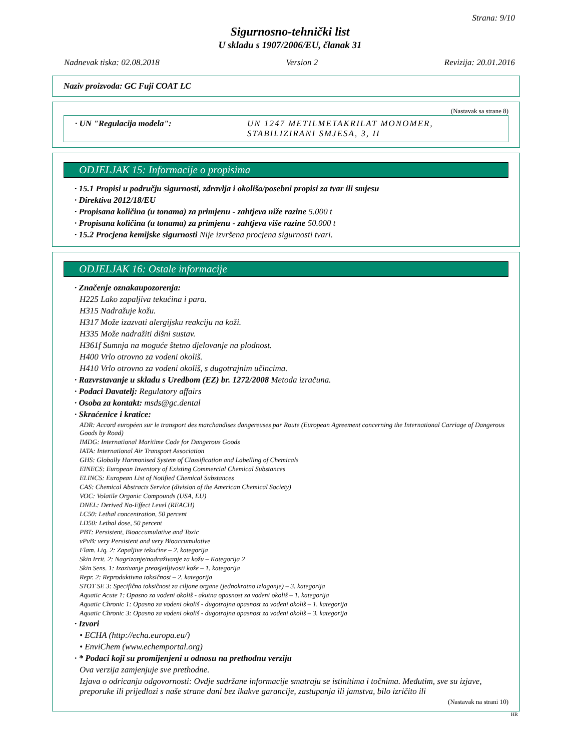Strana: 9/10
Sigurnosno-tehnički list
U skladu s 1907/2006/EU, članak 31
Nadnevak tiska: 02.08.2018 Version 2 Revizija: 20.01.2016
Naziv proizvoda: GC Fuji COAT LC
(Nastavak sa strane 8)
· UN "Regulacija modela": UN 1247 METILMETAKRILAT MONOMER, STABILIZIRANI SMJESA, 3, II
ODJELJAK 15: Informacije o propisima
· 15.1 Propisi u području sigurnosti, zdravlja i okoliša/posebni propisi za tvar ili smjesu
· Direktiva 2012/18/EU
· Propisana količina (u tonama) za primjenu - zahtjeva niže razine 5.000 t
· Propisana količina (u tonama) za primjenu - zahtjeva više razine 50.000 t
· 15.2 Procjena kemijske sigurnosti Nije izvršena procjena sigurnosti tvari.
ODJELJAK 16: Ostale informacije
· Značenje oznakaupozorenja:
H225 Lako zapaljiva tekućina i para.
H315 Nadražuje kožu.
H317 Može izazvati alergijsku reakciju na koži.
H335 Može nadražiti dišni sustav.
H361f Sumnja na moguće štetno djelovanje na plodnost.
H400 Vrlo otrovno za vodeni okoliš.
H410 Vrlo otrovno za vodeni okoliš, s dugotrajnim učincima.
· Razvrstavanje u skladu s Uredbom (EZ) br. 1272/2008 Metoda izračuna.
· Podaci Davatelj: Regulatory affairs
· Osoba za kontakt: msds@gc.dental
· Skraćenice i kratice:
ADR: Accord européen sur le transport des marchandises dangereuses par Route (European Agreement concerning the International Carriage of Dangerous Goods by Road)
IMDG: International Maritime Code for Dangerous Goods
IATA: International Air Transport Association
GHS: Globally Harmonised System of Classification and Labelling of Chemicals
EINECS: European Inventory of Existing Commercial Chemical Substances
ELINCS: European List of Notified Chemical Substances
CAS: Chemical Abstracts Service (division of the American Chemical Society)
VOC: Volatile Organic Compounds (USA, EU)
DNEL: Derived No-Effect Level (REACH)
LC50: Lethal concentration, 50 percent
LD50: Lethal dose, 50 percent
PBT: Persistent, Bioaccumulative and Toxic
vPvB: very Persistent and very Bioaccumulative
Flam. Liq. 2: Zapaljive tekućine – 2. kategorija
Skin Irrit. 2: Nagrizanje/nadraživanje za kožu – Kategorija 2
Skin Sens. 1: Izazivanje preosjetljivosti kože – 1. kategorija
Repr. 2: Reproduktivna toksičnost – 2. kategorija
STOT SE 3: Specifična toksičnost za ciljane organe (jednokratno izlaganje) – 3. kategorija
Aquatic Acute 1: Opasno za vodeni okoliš - akutna opasnost za vodeni okoliš – 1. kategorija
Aquatic Chronic 1: Opasno za vodeni okoliš - dugotrajna opasnost za vodeni okoliš – 1. kategorija
Aquatic Chronic 3: Opasno za vodeni okoliš - dugotrajna opasnost za vodeni okoliš – 3. kategorija
· Izvori
• ECHA (http://echa.europa.eu/)
• EnviChem (www.echemportal.org)
· * Podaci koji su promijenjeni u odnosu na prethodnu verziju
Ova verzija zamjenjuje sve prethodne.
Izjava o odricanju odgovornosti: Ovdje sadržane informacije smatraju se istinitima i točnima. Međutim, sve su izjave, preporuke ili prijedlozi s naše strane dani bez ikakve garancije, zastupanja ili jamstva, bilo izričito ili
(Nastavak na strani 10)
HR